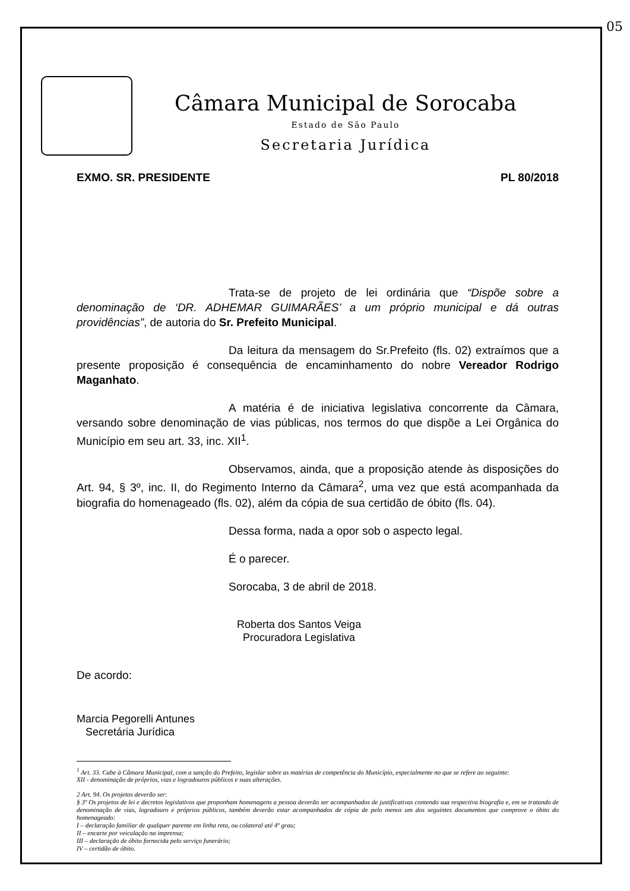05
Câmara Municipal de Sorocaba
Estado de São Paulo
Secretaria Jurídica
EXMO. SR. PRESIDENTE PL 80/2018
Trata-se de projeto de lei ordinária que “Dispõe sobre a denominação de ‘DR. ADHEMAR GUIMARÃES’ a um próprio municipal e dá outras providências”, de autoria do Sr. Prefeito Municipal.
Da leitura da mensagem do Sr.Prefeito (fls. 02) extraímos que a presente proposição é consequência de encaminhamento do nobre Vereador Rodrigo Maganhato.
A matéria é de iniciativa legislativa concorrente da Câmara, versando sobre denominação de vias públicas, nos termos do que dispõe a Lei Orgânica do Município em seu art. 33, inc. XII<sup>1</sup>.
Observamos, ainda, que a proposição atende às disposições do Art. 94, § 3º, inc. II, do Regimento Interno da Câmara<sup>2</sup>, uma vez que está acompanhada da biografia do homenageado (fls. 02), além da cópia de sua certidão de óbito (fls. 04).
Dessa forma, nada a opor sob o aspecto legal.
É o parecer.
Sorocaba, 3 de abril de 2018.
Roberta dos Santos Veiga
Procuradora Legislativa
De acordo:
Marcia Pegorelli Antunes
Secretária Jurídica
<sup>1</sup> Art. 33. Cabe à Câmara Municipal, com a sanção do Prefeito, legislar sobre as matérias de competência do Município, especialmente no que se refere ao seguinte:
XII - denominação de próprios, vias e logradouros públicos e suas alterações.
2 Art. 94. Os projetos deverão ser:
§ 3º Os projetos de lei e decretos legislativos que proponham homenagens a pessoa deverão ser acompanhados de justificativas contendo sua respectiva biografia e, em se tratando de denominação de vias, logradouro e próprios públicos, também deverão estar acompanhados de cópia de pelo menos um dos seguintes documentos que comprove o óbito do homenageado:
I – declaração familiar de qualquer parente em linha reta, ou colateral até 4º grau;
II – encarte por veiculação na imprensa;
III – declaração de óbito fornecida pelo serviço funerário;
IV – certidão de óbito.